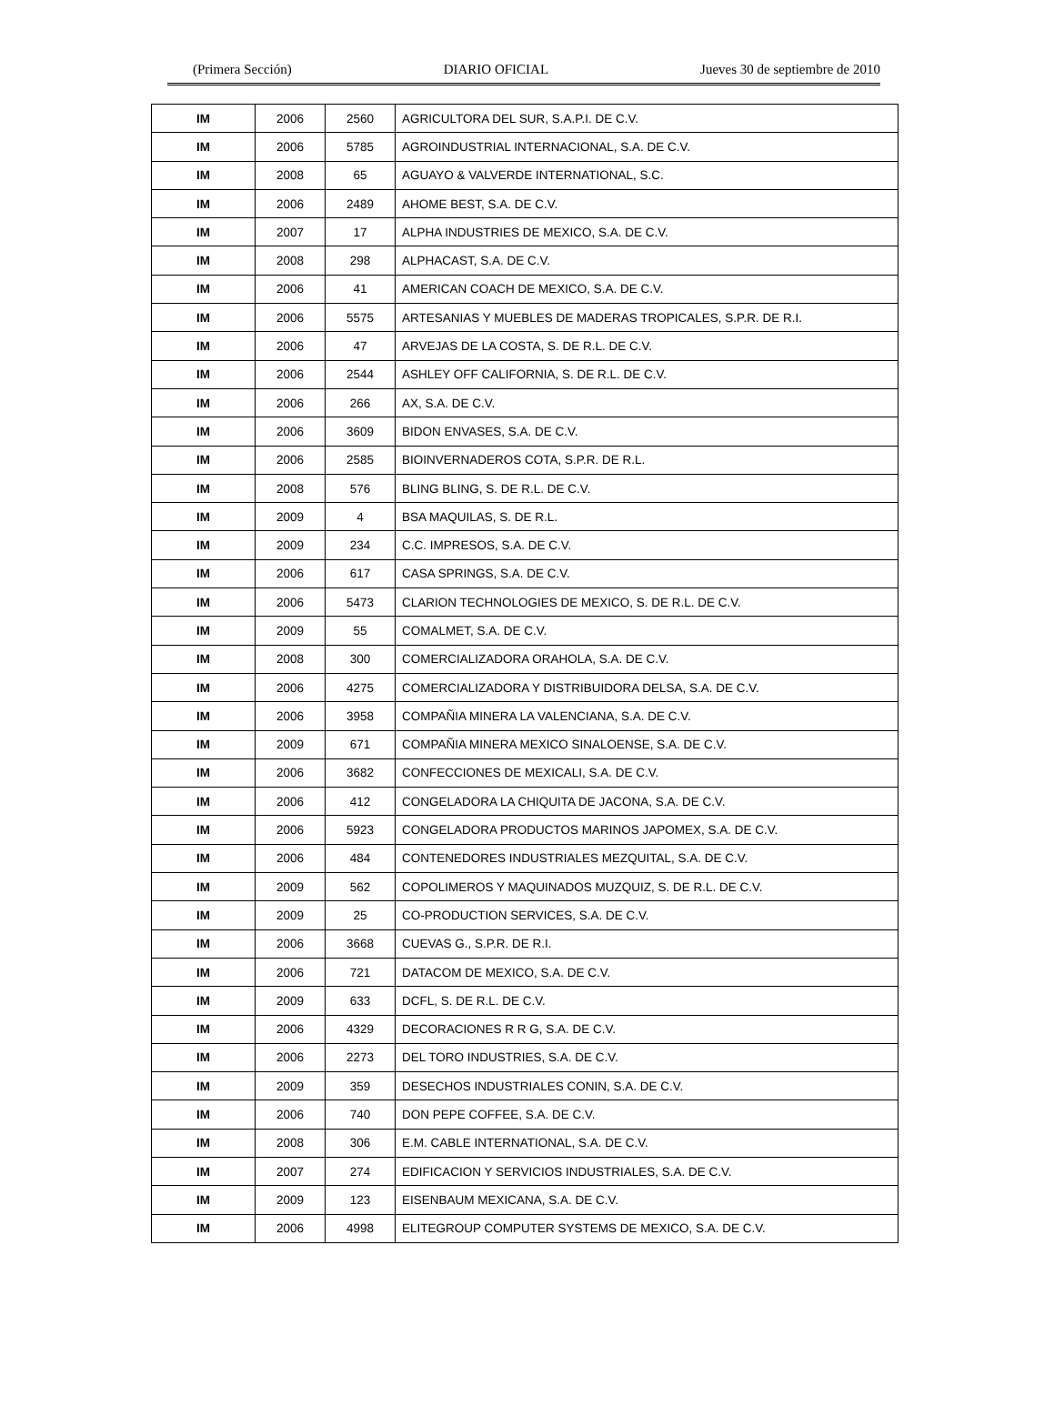(Primera Sección) DIARIO OFICIAL Jueves 30 de septiembre de 2010
| IM | 2006 | 2560 | AGRICULTORA DEL SUR, S.A.P.I. DE C.V. |
| IM | 2006 | 5785 | AGROINDUSTRIAL INTERNACIONAL, S.A. DE C.V. |
| IM | 2008 | 65 | AGUAYO & VALVERDE INTERNATIONAL, S.C. |
| IM | 2006 | 2489 | AHOME BEST, S.A. DE C.V. |
| IM | 2007 | 17 | ALPHA INDUSTRIES DE MEXICO, S.A. DE C.V. |
| IM | 2008 | 298 | ALPHACAST, S.A. DE C.V. |
| IM | 2006 | 41 | AMERICAN COACH DE MEXICO, S.A. DE C.V. |
| IM | 2006 | 5575 | ARTESANIAS Y MUEBLES DE MADERAS TROPICALES, S.P.R. DE R.I. |
| IM | 2006 | 47 | ARVEJAS DE LA COSTA, S. DE R.L. DE C.V. |
| IM | 2006 | 2544 | ASHLEY OFF CALIFORNIA, S. DE R.L. DE C.V. |
| IM | 2006 | 266 | AX, S.A. DE C.V. |
| IM | 2006 | 3609 | BIDON ENVASES, S.A. DE C.V. |
| IM | 2006 | 2585 | BIOINVERNADEROS COTA, S.P.R. DE R.L. |
| IM | 2008 | 576 | BLING BLING, S. DE R.L. DE C.V. |
| IM | 2009 | 4 | BSA MAQUILAS, S. DE R.L. |
| IM | 2009 | 234 | C.C. IMPRESOS, S.A. DE C.V. |
| IM | 2006 | 617 | CASA SPRINGS, S.A. DE C.V. |
| IM | 2006 | 5473 | CLARION TECHNOLOGIES DE MEXICO, S. DE R.L. DE C.V. |
| IM | 2009 | 55 | COMALMET, S.A. DE C.V. |
| IM | 2008 | 300 | COMERCIALIZADORA ORAHOLA, S.A. DE C.V. |
| IM | 2006 | 4275 | COMERCIALIZADORA Y DISTRIBUIDORA DELSA, S.A. DE C.V. |
| IM | 2006 | 3958 | COMPAÑIA MINERA LA VALENCIANA, S.A. DE C.V. |
| IM | 2009 | 671 | COMPAÑIA MINERA MEXICO SINALOENSE, S.A. DE C.V. |
| IM | 2006 | 3682 | CONFECCIONES DE MEXICALI, S.A. DE C.V. |
| IM | 2006 | 412 | CONGELADORA LA CHIQUITA DE JACONA, S.A. DE C.V. |
| IM | 2006 | 5923 | CONGELADORA PRODUCTOS MARINOS JAPOMEX, S.A. DE C.V. |
| IM | 2006 | 484 | CONTENEDORES INDUSTRIALES MEZQUITAL, S.A. DE C.V. |
| IM | 2009 | 562 | COPOLIMEROS Y MAQUINADOS MUZQUIZ, S. DE R.L. DE C.V. |
| IM | 2009 | 25 | CO-PRODUCTION SERVICES, S.A. DE C.V. |
| IM | 2006 | 3668 | CUEVAS G., S.P.R. DE R.I. |
| IM | 2006 | 721 | DATACOM DE MEXICO, S.A. DE C.V. |
| IM | 2009 | 633 | DCFL, S. DE R.L. DE C.V. |
| IM | 2006 | 4329 | DECORACIONES R R G, S.A. DE C.V. |
| IM | 2006 | 2273 | DEL TORO INDUSTRIES, S.A. DE C.V. |
| IM | 2009 | 359 | DESECHOS INDUSTRIALES CONIN, S.A. DE C.V. |
| IM | 2006 | 740 | DON PEPE COFFEE, S.A. DE C.V. |
| IM | 2008 | 306 | E.M. CABLE INTERNATIONAL, S.A. DE C.V. |
| IM | 2007 | 274 | EDIFICACION Y SERVICIOS INDUSTRIALES, S.A. DE C.V. |
| IM | 2009 | 123 | EISENBAUM MEXICANA, S.A. DE C.V. |
| IM | 2006 | 4998 | ELITEGROUP COMPUTER SYSTEMS DE MEXICO, S.A. DE C.V. |